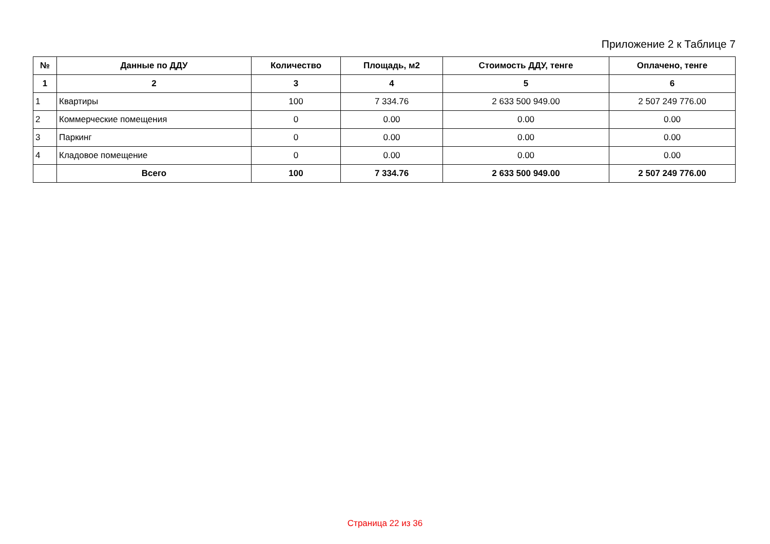Приложение 2 к Таблице 7
| № | Данные по ДДУ | Количество | Площадь, м2 | Стоимость ДДУ, тенге | Оплачено, тенге |
| --- | --- | --- | --- | --- | --- |
| 1 | 2 | 3 | 4 | 5 | 6 |
| 1 | Квартиры | 100 | 7 334.76 | 2 633 500 949.00 | 2 507 249 776.00 |
| 2 | Коммерческие помещения | 0 | 0.00 | 0.00 | 0.00 |
| 3 | Паркинг | 0 | 0.00 | 0.00 | 0.00 |
| 4 | Кладовое помещение | 0 | 0.00 | 0.00 | 0.00 |
| | Всего | 100 | 7 334.76 | 2 633 500 949.00 | 2 507 249 776.00 |
Страница 22 из 36